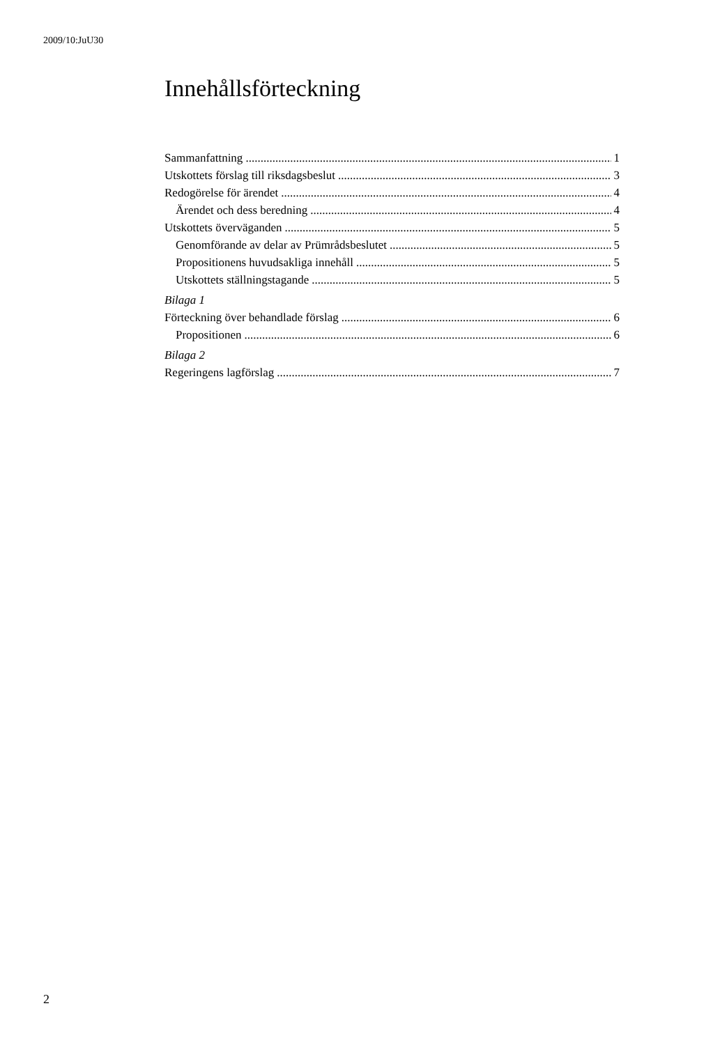2009/10:JuU30
Innehållsförteckning
Sammanfattning 1
Utskottets förslag till riksdagsbeslut 3
Redogörelse för ärendet 4
Ärendet och dess beredning 4
Utskottets överväganden 5
Genomförande av delar av Prümrådsbeslutet 5
Propositionens huvudsakliga innehåll 5
Utskottets ställningstagande 5
Bilaga 1
Förteckning över behandlade förslag 6
Propositionen 6
Bilaga 2
Regeringens lagförslag 7
2